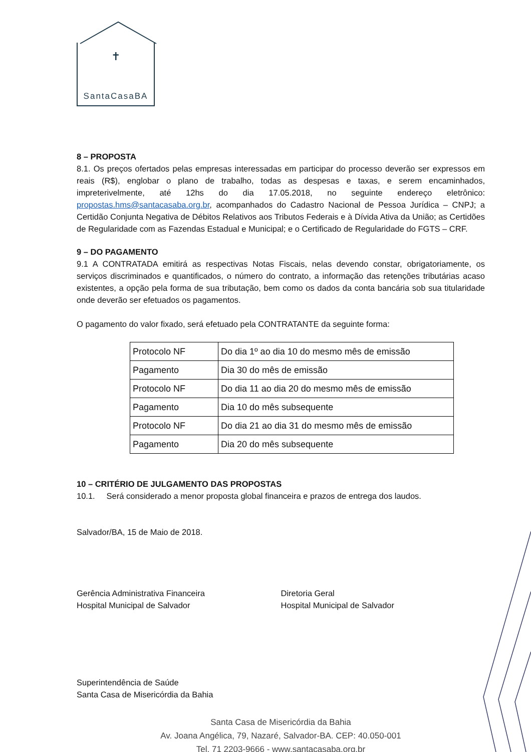✝
SantaCasaBA
8 – PROPOSTA
8.1. Os preços ofertados pelas empresas interessadas em participar do processo deverão ser expressos em reais (R$), englobar o plano de trabalho, todas as despesas e taxas, e serem encaminhados, impreterivelmente, até 12hs do dia 17.05.2018, no seguinte endereço eletrônico: propostas.hms@santacasaba.org.br, acompanhados do Cadastro Nacional de Pessoa Jurídica – CNPJ; a Certidão Conjunta Negativa de Débitos Relativos aos Tributos Federais e à Dívida Ativa da União; as Certidões de Regularidade com as Fazendas Estadual e Municipal; e o Certificado de Regularidade do FGTS – CRF.
9 – DO PAGAMENTO
9.1 A CONTRATADA emitirá as respectivas Notas Fiscais, nelas devendo constar, obrigatoriamente, os serviços discriminados e quantificados, o número do contrato, a informação das retenções tributárias acaso existentes, a opção pela forma de sua tributação, bem como os dados da conta bancária sob sua titularidade onde deverão ser efetuados os pagamentos.
O pagamento do valor fixado, será efetuado pela CONTRATANTE da seguinte forma:
| Protocolo NF | Do dia 1º ao dia 10 do mesmo mês de emissão |
| Pagamento | Dia 30 do mês de emissão |
| Protocolo NF | Do dia 11 ao dia 20 do mesmo mês de emissão |
| Pagamento | Dia 10 do mês subsequente |
| Protocolo NF | Do dia 21 ao dia 31 do mesmo mês de emissão |
| Pagamento | Dia 20 do mês subsequente |
10 – CRITÉRIO DE JULGAMENTO DAS PROPOSTAS
10.1. Será considerado a menor proposta global financeira e prazos de entrega dos laudos.
Salvador/BA, 15 de Maio de 2018.
Gerência Administrativa Financeira
Hospital Municipal de Salvador
Diretoria Geral
Hospital Municipal de Salvador
Superintendência de Saúde
Santa Casa de Misericórdia da Bahia
Santa Casa de Misericórdia da Bahia
Av. Joana Angélica, 79, Nazaré, Salvador-BA. CEP: 40.050-001
Tel. 71 2203-9666 - www.santacasaba.org.br